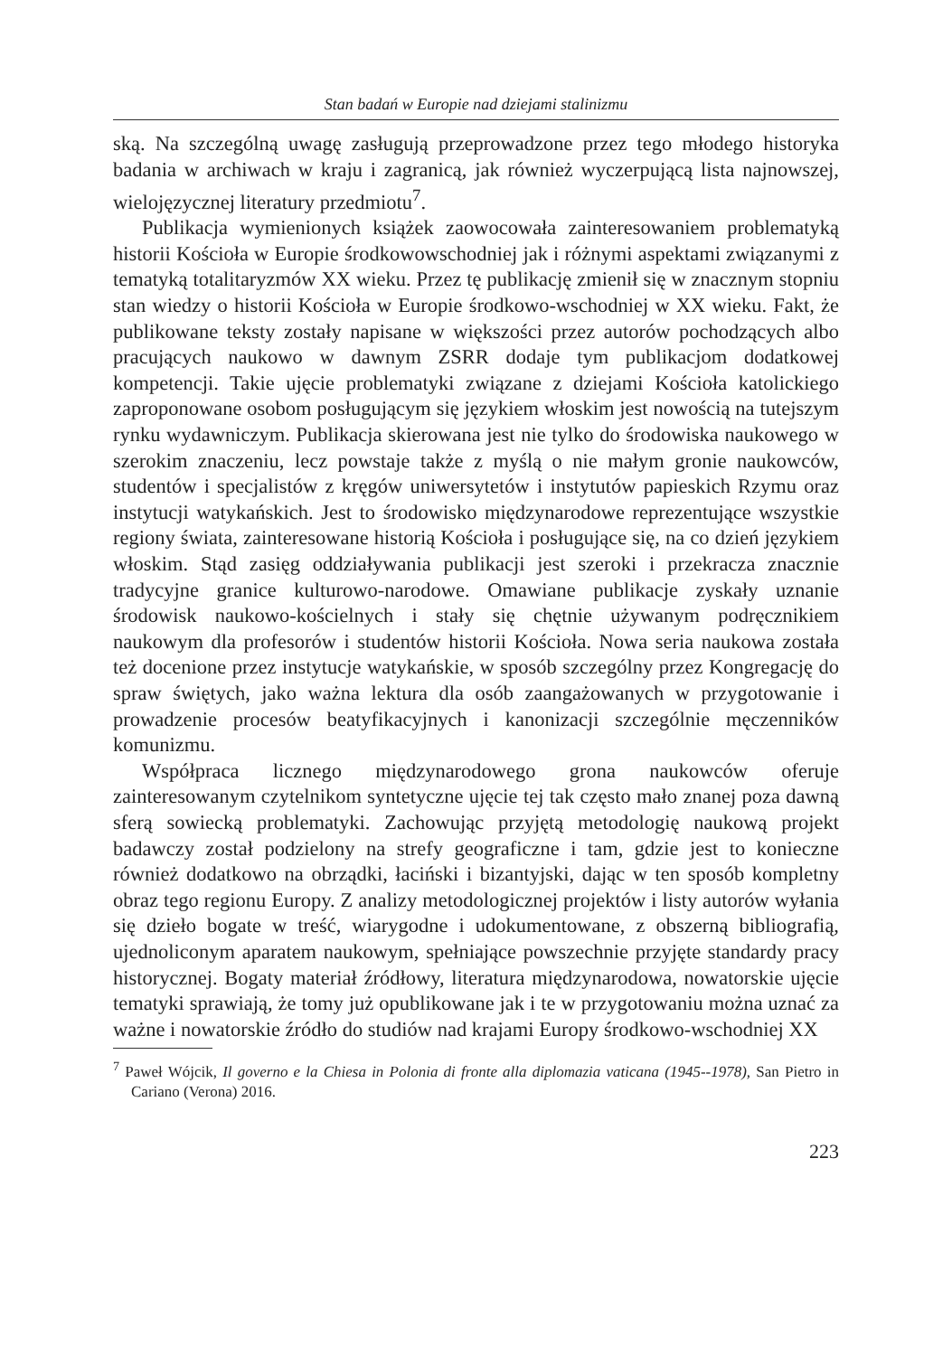Stan badań w Europie nad dziejami stalinizmu
ską. Na szczególną uwagę zasługują przeprowadzone przez tego młodego historyka badania w archiwach w kraju i zagranicą, jak również wyczerpującą lista najnowszej, wielojęzycznej literatury przedmiotu<sup>7</sup>.
Publikacja wymienionych książek zaowocowała zainteresowaniem problematyką historii Kościoła w Europie środkowowschodniej jak i różnymi aspektami związanymi z tematyką totalitaryzmów XX wieku. Przez tę publikację zmienił się w znacznym stopniu stan wiedzy o historii Kościoła w Europie środkowo-wschodniej w XX wieku. Fakt, że publikowane teksty zostały napisane w większości przez autorów pochodzących albo pracujących naukowo w dawnym ZSRR dodaje tym publikacjom dodatkowej kompetencji. Takie ujęcie problematyki związane z dziejami Kościoła katolickiego zaproponowane osobom posługującym się językiem włoskim jest nowością na tutejszym rynku wydawniczym. Publikacja skierowana jest nie tylko do środowiska naukowego w szerokim znaczeniu, lecz powstaje także z myślą o nie małym gronie naukowców, studentów i specjalistów z kręgów uniwersytetów i instytutów papieskich Rzymu oraz instytucji watykańskich. Jest to środowisko międzynarodowe reprezentujące wszystkie regiony świata, zainteresowane historią Kościoła i posługujące się, na co dzień językiem włoskim. Stąd zasięg oddziaływania publikacji jest szeroki i przekracza znacznie tradycyjne granice kulturowo-narodowe. Omawiane publikacje zyskały uznanie środowisk naukowo-kościelnych i stały się chętnie używanym podręcznikiem naukowym dla profesorów i studentów historii Kościoła. Nowa seria naukowa została też docenione przez instytucje watykańskie, w sposób szczególny przez Kongregację do spraw świętych, jako ważna lektura dla osób zaangażowanych w przygotowanie i prowadzenie procesów beatyfikacyjnych i kanonizacji szczególnie męczenników komunizmu.
Współpraca licznego międzynarodowego grona naukowców oferuje zainteresowanym czytelnikom syntetyczne ujęcie tej tak często mało znanej poza dawną sferą sowiecką problematyki. Zachowując przyjętą metodologię naukową projekt badawczy został podzielony na strefy geograficzne i tam, gdzie jest to konieczne również dodatkowo na obrządki, łaciński i bizantyjski, dając w ten sposób kompletny obraz tego regionu Europy. Z analizy metodologicznej projektów i listy autorów wyłania się dzieło bogate w treść, wiarygodne i udokumentowane, z obszerną bibliografią, ujednoliconym aparatem naukowym, spełniające powszechnie przyjęte standardy pracy historycznej. Bogaty materiał źródłowy, literatura międzynarodowa, nowatorskie ujęcie tematyki sprawiają, że tomy już opublikowane jak i te w przygotowaniu można uznać za ważne i nowatorskie źródło do studiów nad krajami Europy środkowo-wschodniej XX
<sup>7</sup> Paweł Wójcik, Il governo e la Chiesa in Polonia di fronte alla diplomazia vaticana (1945--1978), San Pietro in Cariano (Verona) 2016.
223